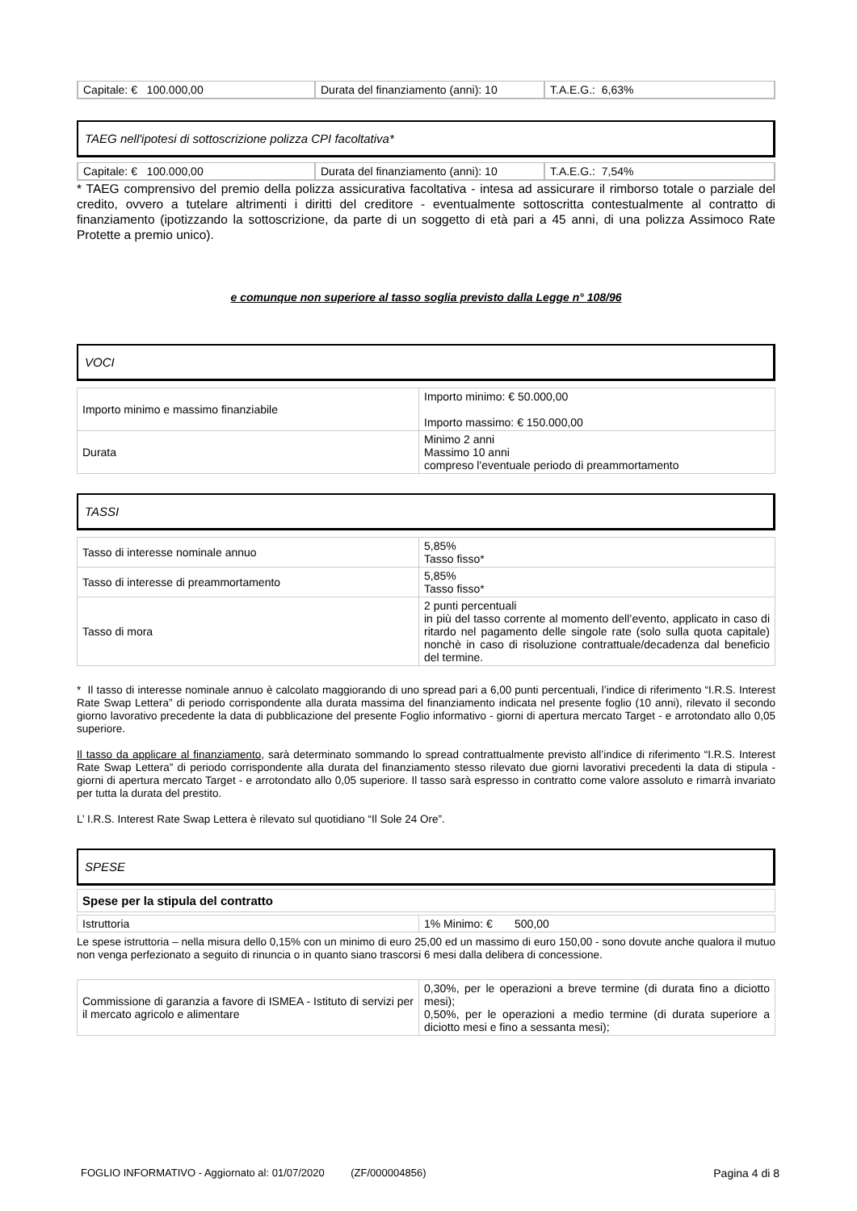| Capitale: € 100.000,00 | Durata del finanziamento (anni): 10 | T.A.E.G.: 6,63% |
TAEG nell'ipotesi di sottoscrizione polizza CPI facoltativa*
| Capitale: € 100.000,00 | Durata del finanziamento (anni): 10 | T.A.E.G.: 7,54% |
* TAEG comprensivo del premio della polizza assicurativa facoltativa - intesa ad assicurare il rimborso totale o parziale del credito, ovvero a tutelare altrimenti i diritti del creditore - eventualmente sottoscritta contestualmente al contratto di finanziamento (ipotizzando la sottoscrizione, da parte di un soggetto di età pari a 45 anni, di una polizza Assimoco Rate Protette a premio unico).
e comunque non superiore al tasso soglia previsto dalla Legge n° 108/96
VOCI
| Importo minimo e massimo finanziabile | Importo minimo: € 50.000,00 Importo massimo: € 150.000,00 |
| Durata | Minimo 2 anni Massimo 10 anni compreso l'eventuale periodo di preammortamento |
TASSI
| Tasso di interesse nominale annuo | 5,85% Tasso fisso* |
| Tasso di interesse di preammortamento | 5,85% Tasso fisso* |
| Tasso di mora | 2 punti percentuali in più del tasso corrente al momento dell’evento, applicato in caso di ritardo nel pagamento delle singole rate (solo sulla quota capitale) nonchè in caso di risoluzione contrattuale/decadenza dal beneficio del termine. |
* Il tasso di interesse nominale annuo è calcolato maggiorando di uno spread pari a 6,00 punti percentuali, l’indice di riferimento “I.R.S. Interest Rate Swap Lettera” di periodo corrispondente alla durata massima del finanziamento indicata nel presente foglio (10 anni), rilevato il secondo giorno lavorativo precedente la data di pubblicazione del presente Foglio informativo - giorni di apertura mercato Target - e arrotondato allo 0,05 superiore.
Il tasso da applicare al finanziamento, sarà determinato sommando lo spread contrattualmente previsto all’indice di riferimento “I.R.S. Interest Rate Swap Lettera” di periodo corrispondente alla durata del finanziamento stesso rilevato due giorni lavorativi precedenti la data di stipula - giorni di apertura mercato Target - e arrotondato allo 0,05 superiore. Il tasso sarà espresso in contratto come valore assoluto e rimarrà invariato per tutta la durata del prestito.
L’ I.R.S. Interest Rate Swap Lettera è rilevato sul quotidiano “Il Sole 24 Ore”.
SPESE
| Spese per la stipula del contratto |
| Istruttoria | 1% Minimo: € 500,00 |
Le spese istruttoria – nella misura dello 0,15% con un minimo di euro 25,00 ed un massimo di euro 150,00 - sono dovute anche qualora il mutuo non venga perfezionato a seguito di rinuncia o in quanto siano trascorsi 6 mesi dalla delibera di concessione.
| Commissione di garanzia a favore di ISMEA - Istituto di servizi per il mercato agricolo e alimentare | 0,30%, per le operazioni a breve termine (di durata fino a diciotto mesi); 0,50%, per le operazioni a medio termine (di durata superiore a diciotto mesi e fino a sessanta mesi); |
FOGLIO INFORMATIVO - Aggiornato al: 01/07/2020 (ZF/000004856) Pagina 4 di 8